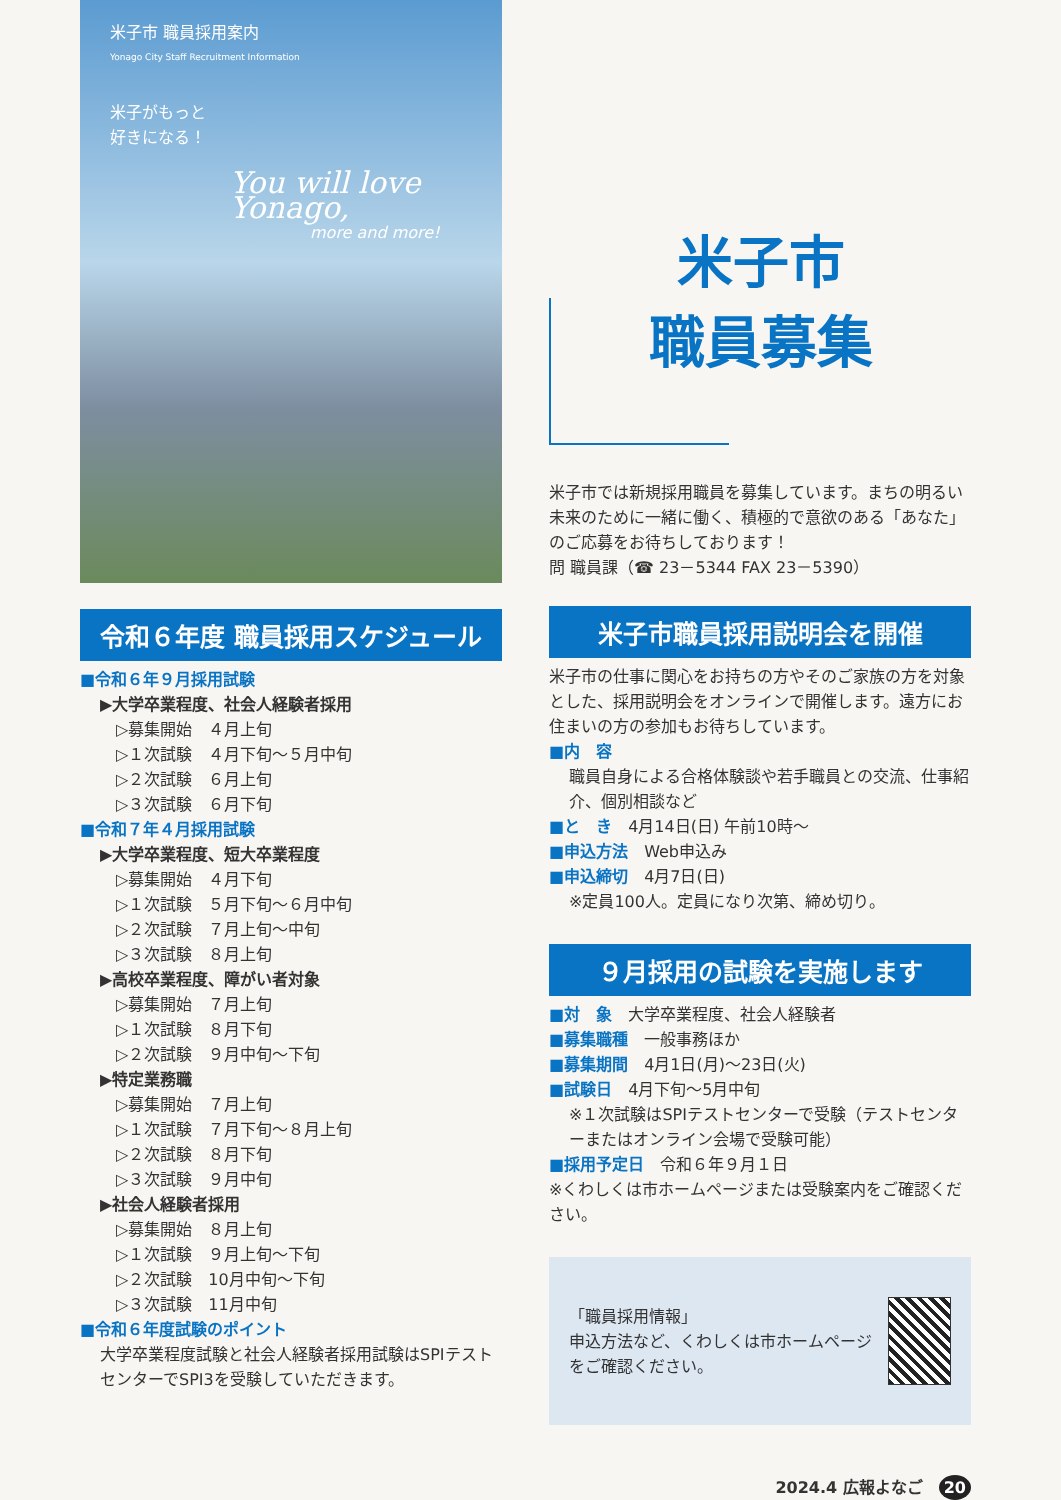米子市 職員採用案内
Yonago City Staff Recruitment Information
米子がもっと
好きになる！
You will love Yonago,
more and more!
令和６年度 職員採用スケジュール
■令和６年９月採用試験
▶大学卒業程度、社会人経験者採用
▷募集開始　４月上旬
▷１次試験　４月下旬～５月中旬
▷２次試験　６月上旬
▷３次試験　６月下旬
■令和７年４月採用試験
▶大学卒業程度、短大卒業程度
▷募集開始　４月下旬
▷１次試験　５月下旬～６月中旬
▷２次試験　７月上旬～中旬
▷３次試験　８月上旬
▶高校卒業程度、障がい者対象
▷募集開始　７月上旬
▷１次試験　８月下旬
▷２次試験　９月中旬～下旬
▶特定業務職
▷募集開始　７月上旬
▷１次試験　７月下旬～８月上旬
▷２次試験　８月下旬
▷３次試験　９月中旬
▶社会人経験者採用
▷募集開始　８月上旬
▷１次試験　９月上旬～下旬
▷２次試験　10月中旬～下旬
▷３次試験　11月中旬
■令和６年度試験のポイント
大学卒業程度試験と社会人経験者採用試験はSPIテストセンターでSPI3を受験していただきます。
米子市
職員募集
米子市では新規採用職員を募集しています。まちの明るい未来のために一緒に働く、積極的で意欲のある「あなた」のご応募をお待ちしております！
問 職員課（☎ 23－5344 FAX 23－5390）
米子市職員採用説明会を開催
米子市の仕事に関心をお持ちの方やそのご家族の方を対象とした、採用説明会をオンラインで開催します。遠方にお住まいの方の参加もお待ちしています。
■内　容
職員自身による合格体験談や若手職員との交流、仕事紹介、個別相談など
■と　き　4月14日(日) 午前10時～
■申込方法　Web申込み
■申込締切　4月7日(日)
※定員100人。定員になり次第、締め切り。
９月採用の試験を実施します
■対　象　大学卒業程度、社会人経験者
■募集職種　一般事務ほか
■募集期間　4月1日(月)～23日(火)
■試験日　4月下旬～5月中旬
※１次試験はSPIテストセンターで受験（テストセンターまたはオンライン会場で受験可能）
■採用予定日　令和６年９月１日
※くわしくは市ホームページまたは受験案内をご確認ください。
「職員採用情報」
申込方法など、くわしくは市ホームページをご確認ください。
2024.4 広報よなご　20